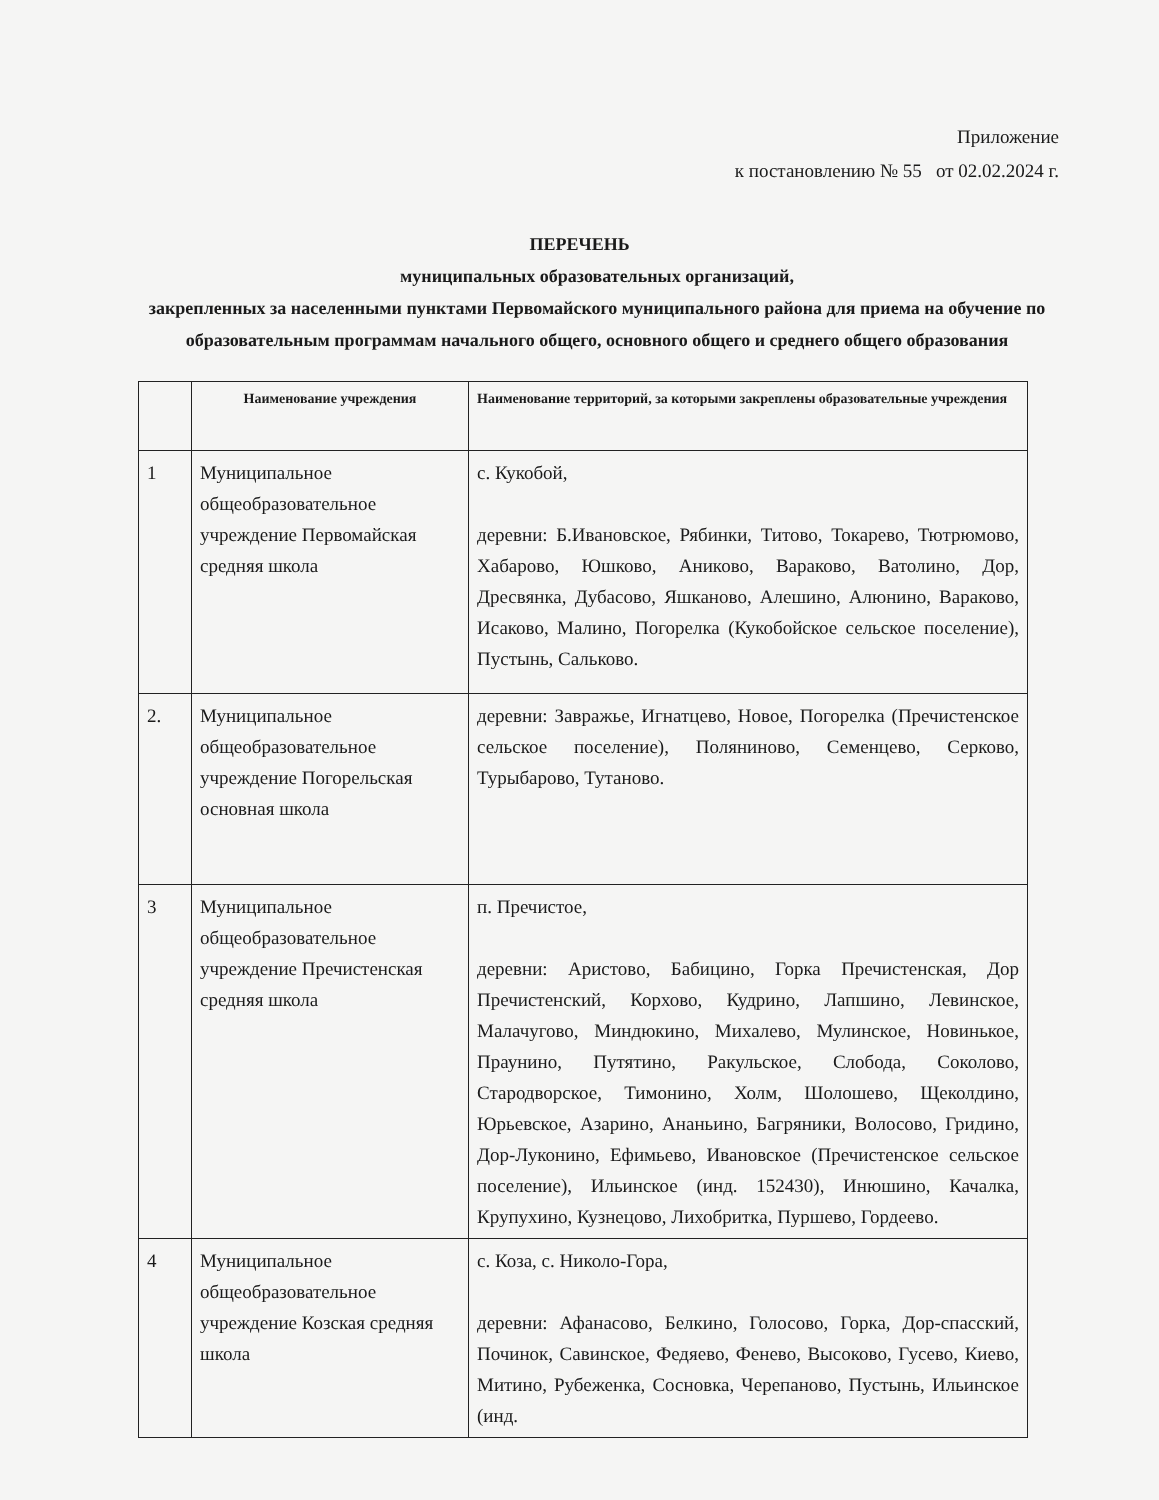Приложение
к постановлению № 55 от 02.02.2024 г.
ПЕРЕЧЕНЬ
муниципальных образовательных организаций,
закрепленных за населенными пунктами Первомайского муниципального района для приема на обучение по образовательным программам начального общего, основного общего и среднего общего образования
| | Наименование учреждения | Наименование территорий, за которыми закреплены образовательные учреждения |
| --- | --- | --- |
| 1 | Муниципальное общеобразовательное учреждение Первомайская средняя школа | с. Кукобой, деревни: Б.Ивановское, Рябинки, Титово, Токарево, Тютрюмово, Хабарово, Юшково, Аниково, Вараково, Ватолино, Дор, Дресвянка, Дубасово, Яшканово, Алешино, Алюнино, Вараково, Исаково, Малино, Погорелка (Кукобойское сельское поселение), Пустынь, Сальково. |
| 2. | Муниципальное общеобразовательное учреждение Погорельская основная школа | деревни: Завражье, Игнатцево, Новое, Погорелка (Пречистенское сельское поселение), Поляниново, Семенцево, Серково, Турыбарово, Тутаново. |
| 3 | Муниципальное общеобразовательное учреждение Пречистенская средняя школа | п. Пречистое, деревни: Аристово, Бабицино, Горка Пречистенская, Дор Пречистенский, Корхово, Кудрино, Лапшино, Левинское, Малачугово, Миндюкино, Михалево, Мулинское, Новинькое, Праунино, Путятино, Ракульское, Слобода, Соколово, Стародворское, Тимонино, Холм, Шолошево, Щеколдино, Юрьевское, Азарино, Ананьино, Багряники, Волосово, Гридино, Дор-Луконино, Ефимьево, Ивановское (Пречистенское сельское поселение), Ильинское (инд. 152430), Инюшино, Качалка, Крупухино, Кузнецово, Лихобритка, Пуршево, Гордеево. |
| 4 | Муниципальное общеобразовательное учреждение Козская средняя школа | с. Коза, с. Николо-Гора, деревни: Афанасово, Белкино, Голосово, Горка, Дор-спасский, Починок, Савинское, Федяево, Фенево, Высоково, Гусево, Киево, Митино, Рубеженка, Сосновка, Черепаново, Пустынь, Ильинское (инд. |